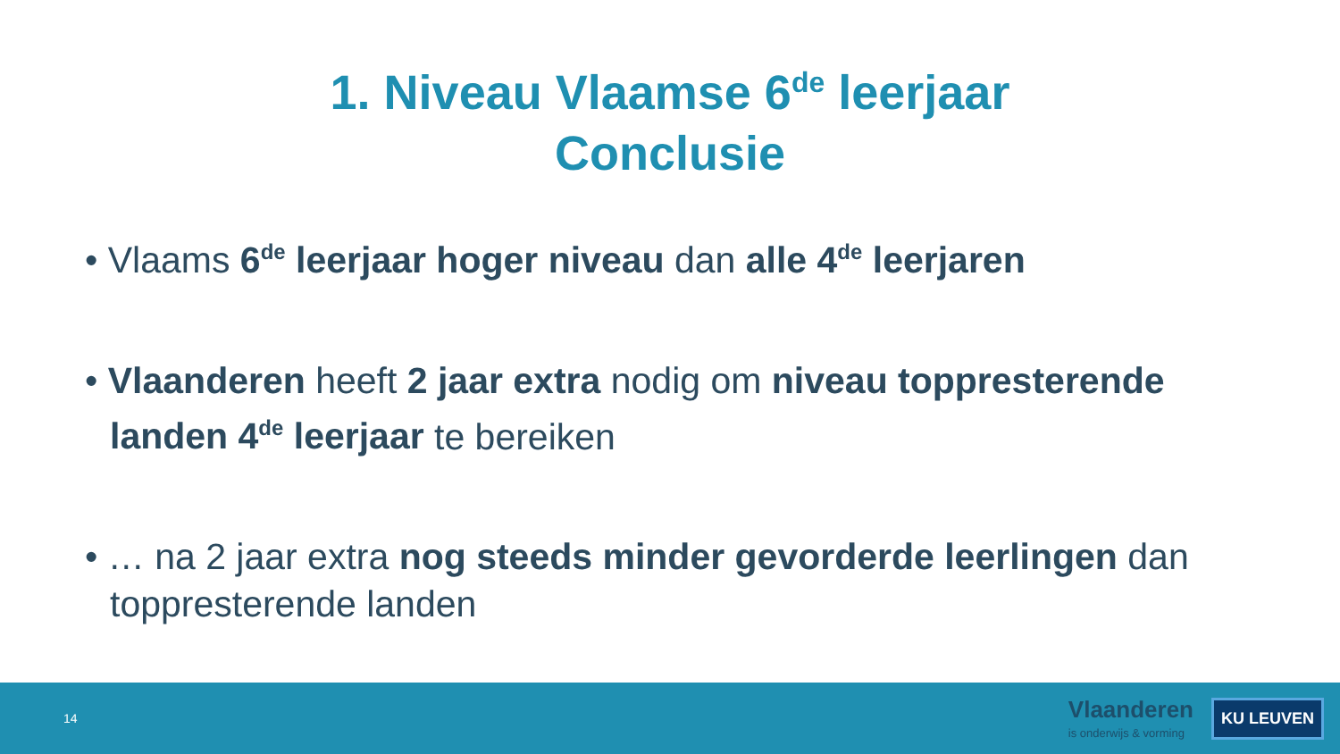1. Niveau Vlaamse 6<sup>de</sup> leerjaar
Conclusie
• Vlaams 6<sup>de</sup> leerjaar hoger niveau dan alle 4<sup>de</sup> leerjaren
• Vlaanderen heeft 2 jaar extra nodig om niveau toppresterende landen 4<sup>de</sup> leerjaar te bereiken
• … na 2 jaar extra nog steeds minder gevorderde leerlingen dan toppresterende landen
14
Vlaanderen
is onderwijs & vorming
KU LEUVEN